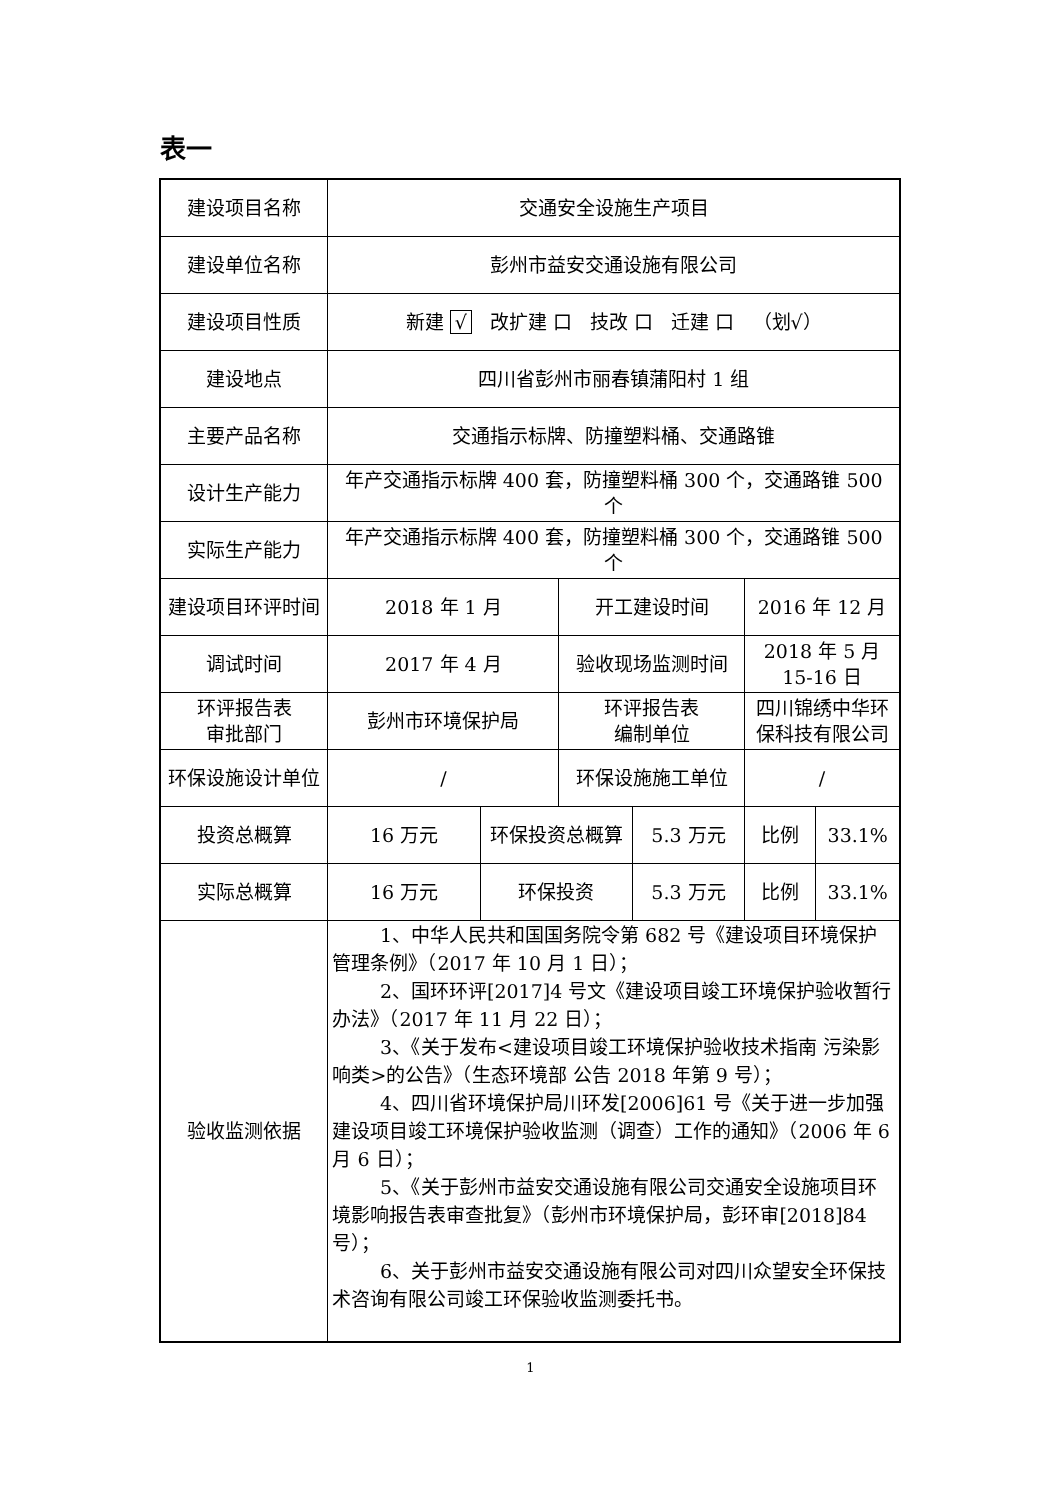表一
| 建设项目名称 | 交通安全设施生产项目 | | | | | |
| 建设单位名称 | 彭州市益安交通设施有限公司 | | | | | |
| 建设项目性质 | 新建 √ 改扩建 口 技改 口 迁建 口 （划√） | | | | | |
| 建设地点 | 四川省彭州市丽春镇蒲阳村 1 组 | | | | | |
| 主要产品名称 | 交通指示标牌、防撞塑料桶、交通路锥 | | | | | |
| 设计生产能力 | 年产交通指示标牌 400 套，防撞塑料桶 300 个，交通路锥 500 个 | | | | | |
| 实际生产能力 | 年产交通指示标牌 400 套，防撞塑料桶 300 个，交通路锥 500 个 | | | | | |
| 建设项目环评时间 | 2018 年 1 月 | | 开工建设时间 | | 2016 年 12 月 | |
| 调试时间 | 2017 年 4 月 | | 验收现场监测时间 | | 2018 年 5 月 15-16 日 | |
| 环评报告表 审批部门 | 彭州市环境保护局 | | 环评报告表 编制单位 | | 四川锦绣中华环保科技有限公司 | |
| 环保设施设计单位 | / | | 环保设施施工单位 | | / | |
| 投资总概算 | 16 万元 | 环保投资总概算 | | 5.3 万元 | 比例 | 33.1% |
| 实际总概算 | 16 万元 | 环保投资 | | 5.3 万元 | 比例 | 33.1% |
| 验收监测依据 | 1、中华人民共和国国务院令第 682 号《建设项目环境保护管理条例》（2017 年 10 月 1 日）； 2、国环环评[2017]4 号文《建设项目竣工环境保护验收暂行办法》（2017 年 11 月 22 日）； 3、《关于发布<建设项目竣工环境保护验收技术指南 污染影响类>的公告》（生态环境部 公告 2018 年第 9 号）； 4、四川省环境保护局川环发[2006]61 号《关于进一步加强建设项目竣工环境保护验收监测（调查）工作的通知》（2006 年 6 月 6 日）； 5、《关于彭州市益安交通设施有限公司交通安全设施项目环境影响报告表审查批复》（彭州市环境保护局，彭环审[2018]84 号）； 6、关于彭州市益安交通设施有限公司对四川众望安全环保技术咨询有限公司竣工环保验收监测委托书。 | | | | | |
1